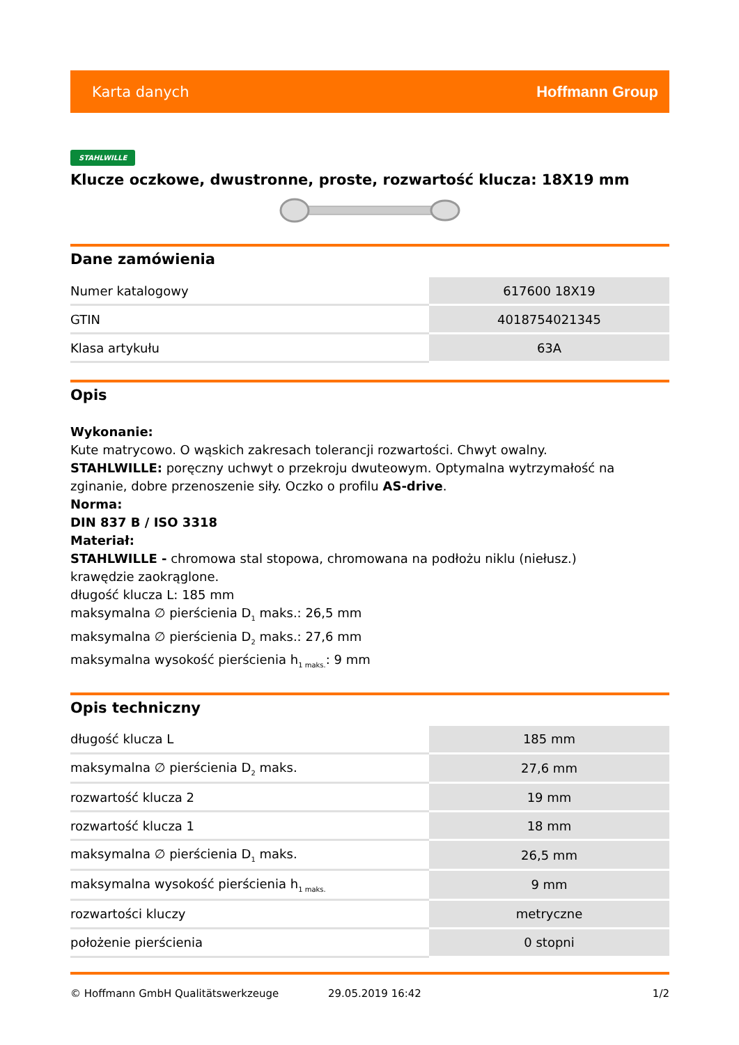Karta danych Hoffmann Group
STAHLWILLE
Klucze oczkowe, dwustronne, proste, rozwartość klucza: 18X19 mm
Dane zamówienia
| Numer katalogowy | 617600 18X19 |
| GTIN | 4018754021345 |
| Klasa artykułu | 63A |
Opis
Wykonanie:
Kute matrycowo. O wąskich zakresach tolerancji rozwartości. Chwyt owalny.
STAHLWILLE: poręczny uchwyt o przekroju dwuteowym. Optymalna wytrzymałość na zginanie, dobre przenoszenie siły. Oczko o profilu AS-drive.
Norma:
DIN 837 B / ISO 3318
Materiał:
STAHLWILLE - chromowa stal stopowa, chromowana na podłożu niklu (niełusz.)
krawędzie zaokrąglone.
długość klucza L: 185 mm
maksymalna ∅ pierścienia D<sub>1</sub> maks.: 26,5 mm
maksymalna ∅ pierścienia D<sub>2</sub> maks.: 27,6 mm
maksymalna wysokość pierścienia h<sub>1 maks.</sub>: 9 mm
Opis techniczny
| długość klucza L | 185 mm |
| maksymalna ∅ pierścienia D<sub>2</sub> maks. | 27,6 mm |
| rozwartość klucza 2 | 19 mm |
| rozwartość klucza 1 | 18 mm |
| maksymalna ∅ pierścienia D<sub>1</sub> maks. | 26,5 mm |
| maksymalna wysokość pierścienia h<sub>1 maks.</sub> | 9 mm |
| rozwartości kluczy | metryczne |
| położenie pierścienia | 0 stopni |
© Hoffmann GmbH Qualitätswerkzeuge 29.05.2019 16:42 1/2